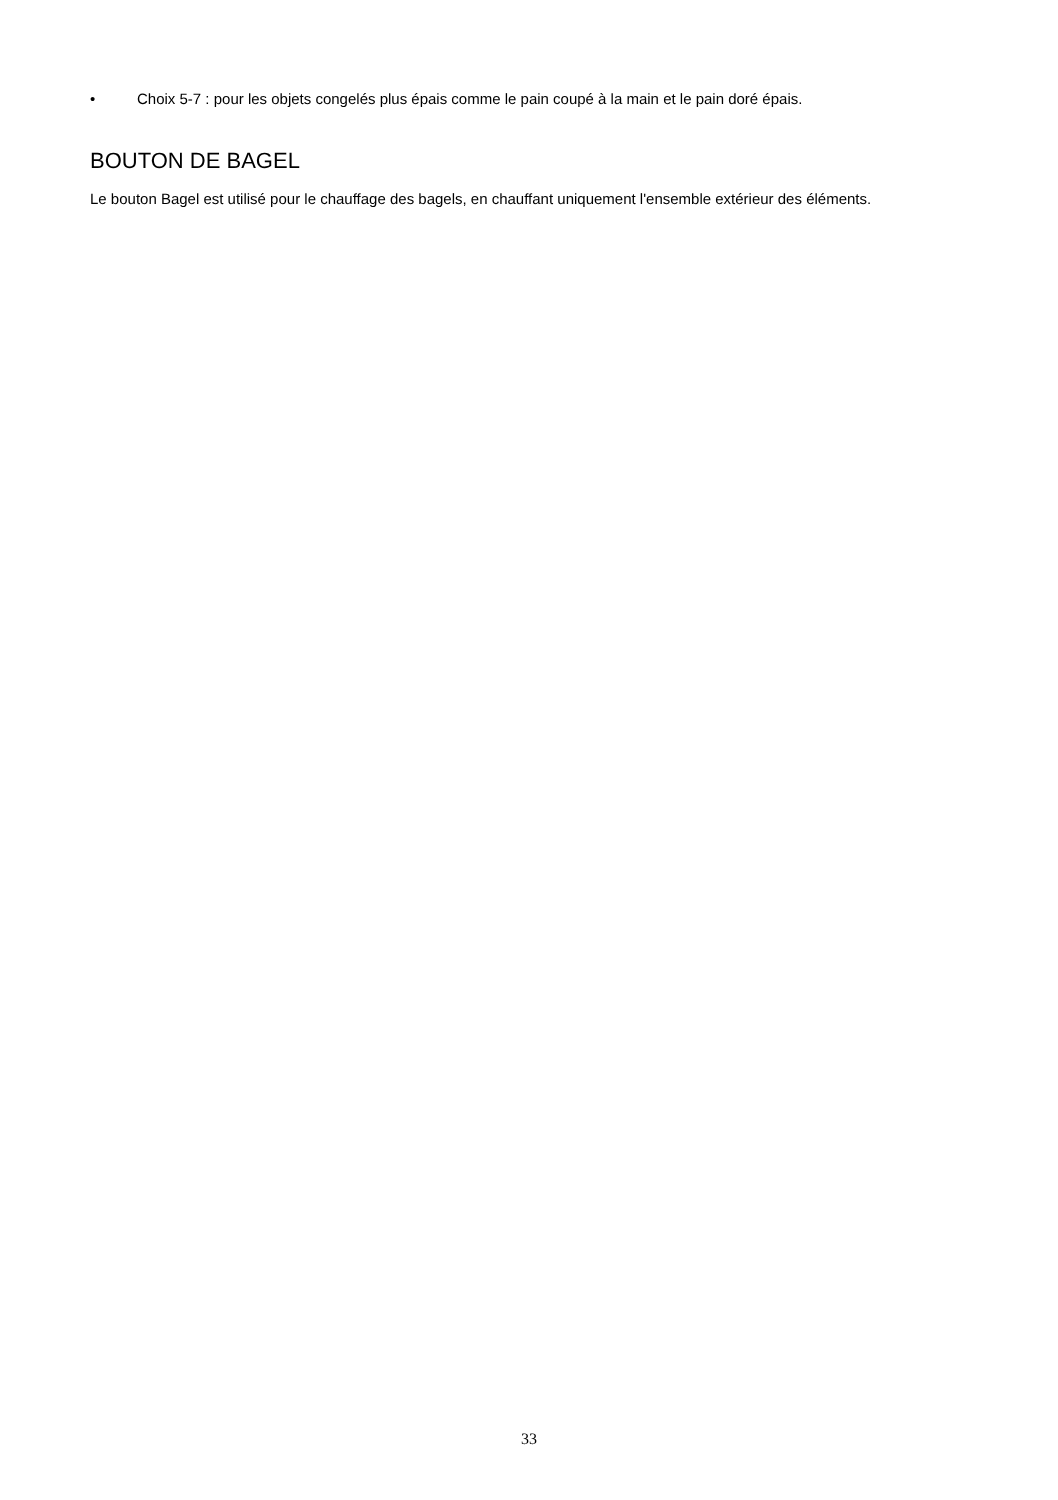• Choix 5-7 : pour les objets congelés plus épais comme le pain coupé à la main et le pain doré épais.
BOUTON DE BAGEL
Le bouton Bagel est utilisé pour le chauffage des bagels, en chauffant uniquement l'ensemble extérieur des éléments.
33